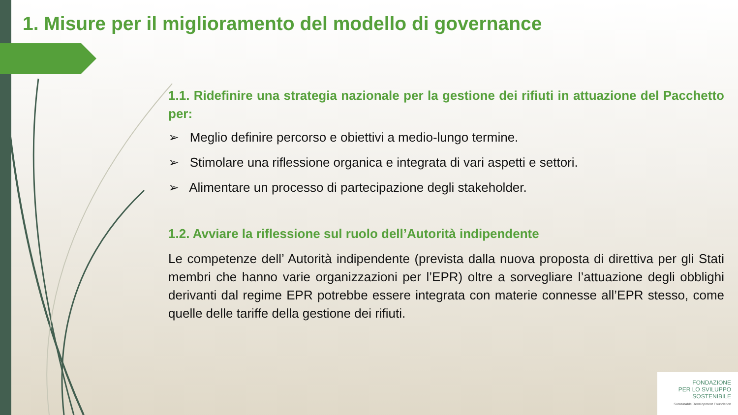1. Misure per il miglioramento del modello di governance
1.1. Ridefinire una strategia nazionale per la gestione dei rifiuti in attuazione del Pacchetto per:
➢ Meglio definire percorso e obiettivi a medio-lungo termine.
➢ Stimolare una riflessione organica e integrata di vari aspetti e settori.
➢ Alimentare un processo di partecipazione degli stakeholder.
1.2. Avviare la riflessione sul ruolo dell’Autorità indipendente
Le competenze dell’ Autorità indipendente (prevista dalla nuova proposta di direttiva per gli Stati membri che hanno varie organizzazioni per l’EPR) oltre a sorvegliare l’attuazione degli obblighi derivanti dal regime EPR potrebbe essere integrata con materie connesse all’EPR stesso, come quelle delle tariffe della gestione dei rifiuti.
FONDAZIONE
PER LO SVILUPPO
SOSTENIBILE
Sustainable Development Foundation